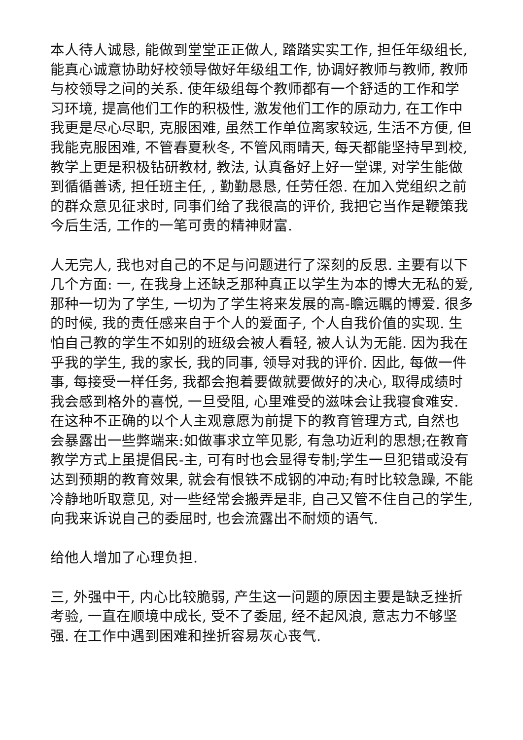本人待人诚恳, 能做到堂堂正正做人, 踏踏实实工作, 担任年级组长, 能真心诚意协助好校领导做好年级组工作, 协调好教师与教师, 教师与校领导之间的关系. 使年级组每个教师都有一个舒适的工作和学习环境, 提高他们工作的积极性, 激发他们工作的原动力, 在工作中我更是尽心尽职, 克服困难, 虽然工作单位离家较远, 生活不方便, 但我能克服困难, 不管春夏秋冬, 不管风雨晴天, 每天都能坚持早到校, 教学上更是积极钻研教材, 教法, 认真备好上好一堂课, 对学生能做到循循善诱, 担任班主任, , 勤勤恳恳, 任劳任怨. 在加入党组织之前的群众意见征求时, 同事们给了我很高的评价, 我把它当作是鞭策我今后生活, 工作的一笔可贵的精神财富.
人无完人, 我也对自己的不足与问题进行了深刻的反思. 主要有以下几个方面: 一, 在我身上还缺乏那种真正以学生为本的博大无私的爱, 那种一切为了学生, 一切为了学生将来发展的高-瞻远瞩的博爱. 很多的时候, 我的责任感来自于个人的爱面子, 个人自我价值的实现. 生怕自己教的学生不如别的班级会被人看轻, 被人认为无能. 因为我在乎我的学生, 我的家长, 我的同事, 领导对我的评价. 因此, 每做一件事, 每接受一样任务, 我都会抱着要做就要做好的决心, 取得成绩时我会感到格外的喜悦, 一旦受阻, 心里难受的滋味会让我寝食难安. 在这种不正确的以个人主观意愿为前提下的教育管理方式, 自然也会暴露出一些弊端来:如做事求立竿见影, 有急功近利的思想;在教育教学方式上虽提倡民-主, 可有时也会显得专制;学生一旦犯错或没有达到预期的教育效果, 就会有恨铁不成钢的冲动;有时比较急躁, 不能冷静地听取意见, 对一些经常会搬弄是非, 自己又管不住自己的学生, 向我来诉说自己的委屈时, 也会流露出不耐烦的语气.
给他人增加了心理负担.
三, 外强中干, 内心比较脆弱, 产生这一问题的原因主要是缺乏挫折考验, 一直在顺境中成长, 受不了委屈, 经不起风浪, 意志力不够坚强. 在工作中遇到困难和挫折容易灰心丧气.